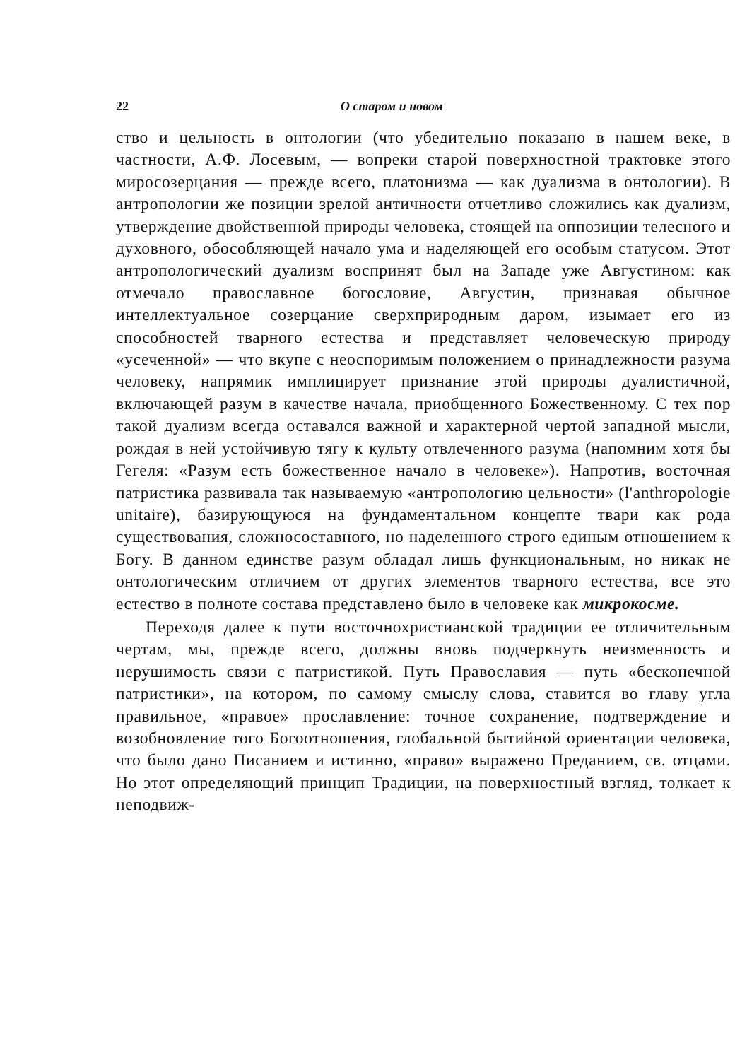22 О старом и новом
ство и цельность в онтологии (что убедительно показано в нашем веке, в частности, А.Ф. Лосевым, — вопреки старой поверхностной трактовке этого миросозерцания — прежде всего, платонизма — как дуализма в онтологии). В антропологии же позиции зрелой античности отчетливо сложились как дуализм, утверждение двойственной природы человека, стоящей на оппозиции телесного и духовного, обособляющей начало ума и наделяющей его особым статусом. Этот антропологический дуализм воспринят был на Западе уже Августином: как отмечало православное богословие, Августин, признавая обычное интеллектуальное созерцание сверхприродным даром, изымает его из способностей тварного естества и представляет человеческую природу «усеченной» — что вкупе с неоспоримым положением о принадлежности разума человеку, напрямик имплицирует признание этой природы дуалистичной, включающей разум в качестве начала, приобщенного Божественному. С тех пор такой дуализм всегда оставался важной и характерной чертой западной мысли, рождая в ней устойчивую тягу к культу отвлеченного разума (напомним хотя бы Гегеля: «Разум есть божественное начало в человеке»). Напротив, восточная патристика развивала так называемую «антропологию цельности» (l'anthropologie unitaire), базирующуюся на фундаментальном концепте твари как рода существования, сложносоставного, но наделенного строго единым отношением к Богу. В данном единстве разум обладал лишь функциональным, но никак не онтологическим отличием от других элементов тварного естества, все это естество в полноте состава представлено было в человеке как микрокосме.
Переходя далее к пути восточнохристианской традиции ее отличительным чертам, мы, прежде всего, должны вновь подчеркнуть неизменность и нерушимость связи с патристикой. Путь Православия — путь «бесконечной патристики», на котором, по самому смыслу слова, ставится во главу угла правильное, «правое» прославление: точное сохранение, подтверждение и возобновление того Богоотношения, глобальной бытийной ориентации человека, что было дано Писанием и истинно, «право» выражено Преданием, св. отцами. Но этот определяющий принцип Традиции, на поверхностный взгляд, толкает к неподвиж-